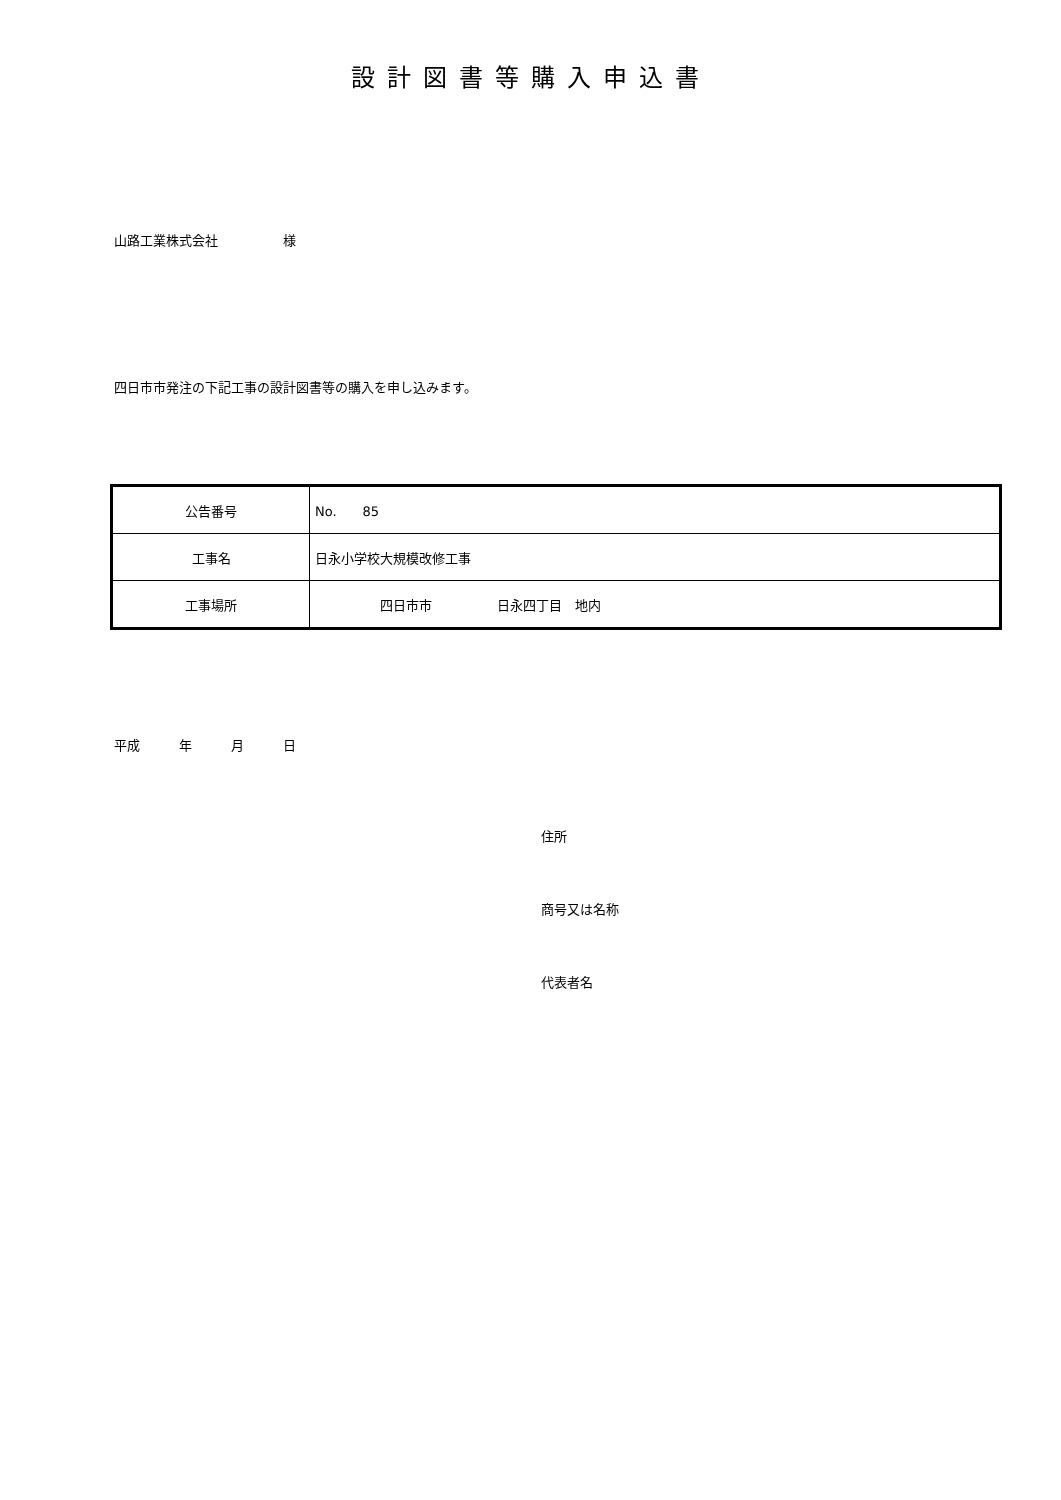設計図書等購入申込書
山路工業株式会社　　　　　様
四日市市発注の下記工事の設計図書等の購入を申し込みます。
| 公告番号 | No. 85 |
| 工事名 | 日永小学校大規模改修工事 |
| 工事場所 | 四日市市 日永四丁目 地内 |
平成　　　年　　　月　　　日
住所
商号又は名称
代表者名